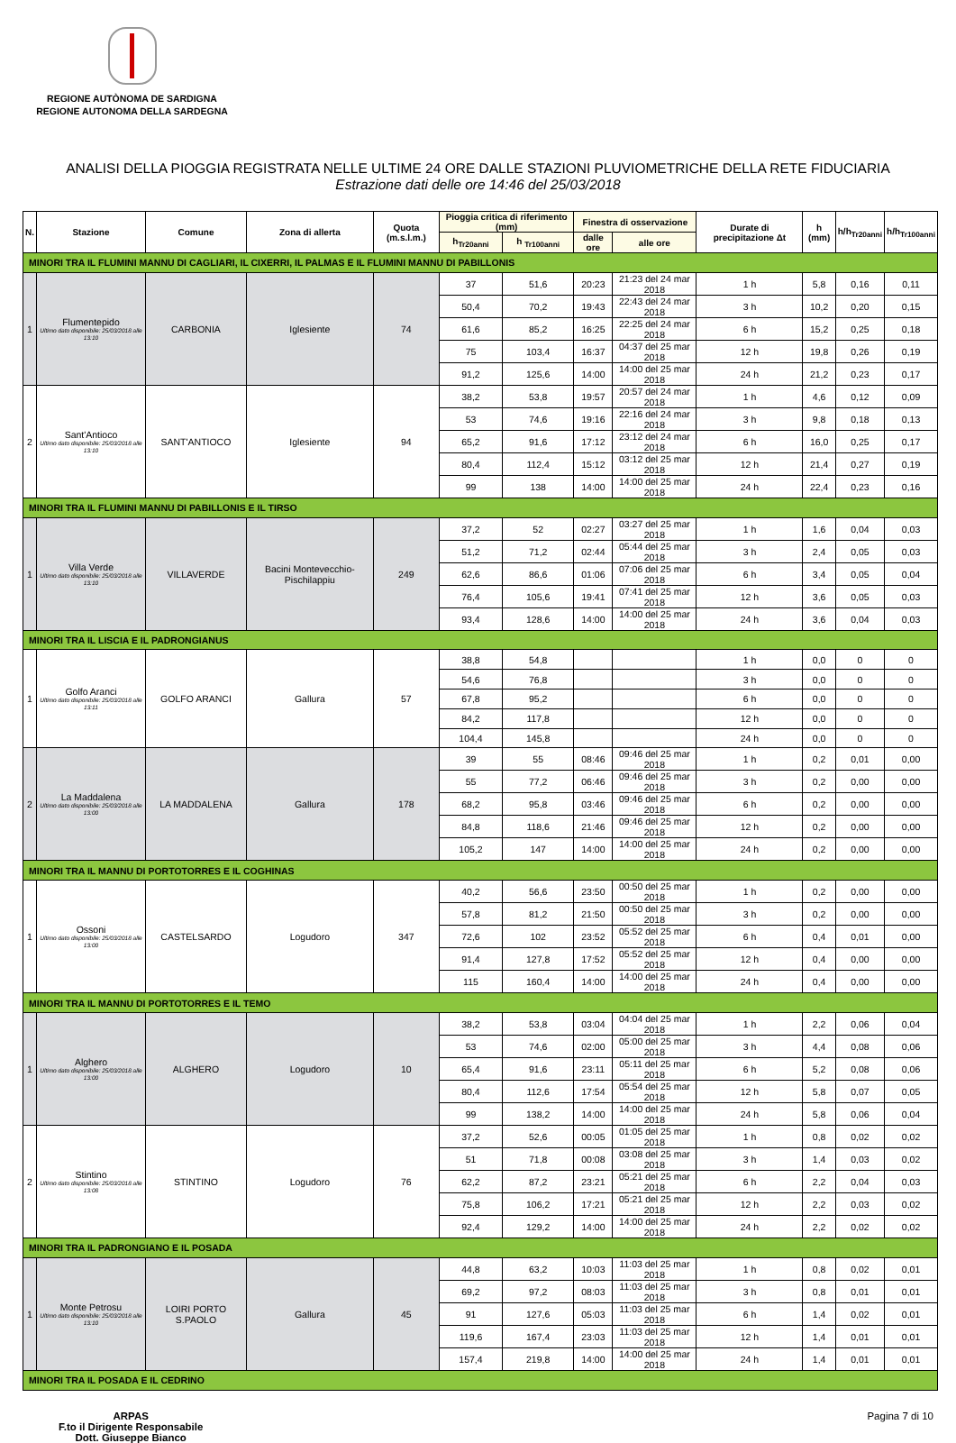REGIONE AUTÒNOMA DE SARDIGNA
REGIONE AUTONOMA DELLA SARDEGNA
ANALISI DELLA PIOGGIA REGISTRATA NELLE ULTIME 24 ORE DALLE STAZIONI PLUVIOMETRICHE DELLA RETE FIDUCIARIA
Estrazione dati delle ore 14:46 del 25/03/2018
| N. | Stazione | Comune | Zona di allerta | Quota (m.s.l.m.) | Pioggia critica di riferimento (mm) | | Finestra di osservazione | | Durate di precipitazione Δt | h (mm) | h/h<sub>Tr20anni</sub> | h/h<sub>Tr100anni</sub> |
| --- | --- | --- | --- | --- | --- | --- | --- | --- | --- | --- | --- | --- |
| | | | | | h<sub>Tr20anni</sub> | h <sub>Tr100anni</sub> | dalle ore | alle ore | | | | |
| MINORI TRA IL FLUMINI MANNU DI CAGLIARI, IL CIXERRI, IL PALMAS E IL FLUMINI MANNU DI PABILLONIS | | | | | | | | | | | | |
| 1 | Flumentepido Ultimo dato disponibile: 25/03/2018 alle 13:10 | CARBONIA | Iglesiente | 74 | 37 | 51,6 | 20:23 | 21:23 del 24 mar 2018 | 1 h | 5,8 | 0,16 | 0,11 |
| | | | | | 50,4 | 70,2 | 19:43 | 22:43 del 24 mar 2018 | 3 h | 10,2 | 0,20 | 0,15 |
| | | | | | 61,6 | 85,2 | 16:25 | 22:25 del 24 mar 2018 | 6 h | 15,2 | 0,25 | 0,18 |
| | | | | | 75 | 103,4 | 16:37 | 04:37 del 25 mar 2018 | 12 h | 19,8 | 0,26 | 0,19 |
| | | | | | 91,2 | 125,6 | 14:00 | 14:00 del 25 mar 2018 | 24 h | 21,2 | 0,23 | 0,17 |
| 2 | Sant'Antioco Ultimo dato disponibile: 25/03/2018 alle 13:10 | SANT'ANTIOCO | Iglesiente | 94 | 38,2 | 53,8 | 19:57 | 20:57 del 24 mar 2018 | 1 h | 4,6 | 0,12 | 0,09 |
| | | | | | 53 | 74,6 | 19:16 | 22:16 del 24 mar 2018 | 3 h | 9,8 | 0,18 | 0,13 |
| | | | | | 65,2 | 91,6 | 17:12 | 23:12 del 24 mar 2018 | 6 h | 16,0 | 0,25 | 0,17 |
| | | | | | 80,4 | 112,4 | 15:12 | 03:12 del 25 mar 2018 | 12 h | 21,4 | 0,27 | 0,19 |
| | | | | | 99 | 138 | 14:00 | 14:00 del 25 mar 2018 | 24 h | 22,4 | 0,23 | 0,16 |
| MINORI TRA IL FLUMINI MANNU DI PABILLONIS E IL TIRSO | | | | | | | | | | | | |
| 1 | Villa Verde Ultimo dato disponibile: 25/03/2018 alle 13:10 | VILLAVERDE | Bacini Montevecchio-Pischilappiu | 249 | 37,2 | 52 | 02:27 | 03:27 del 25 mar 2018 | 1 h | 1,6 | 0,04 | 0,03 |
| | | | | | 51,2 | 71,2 | 02:44 | 05:44 del 25 mar 2018 | 3 h | 2,4 | 0,05 | 0,03 |
| | | | | | 62,6 | 86,6 | 01:06 | 07:06 del 25 mar 2018 | 6 h | 3,4 | 0,05 | 0,04 |
| | | | | | 76,4 | 105,6 | 19:41 | 07:41 del 25 mar 2018 | 12 h | 3,6 | 0,05 | 0,03 |
| | | | | | 93,4 | 128,6 | 14:00 | 14:00 del 25 mar 2018 | 24 h | 3,6 | 0,04 | 0,03 |
| MINORI TRA IL LISCIA E IL PADRONGIANUS | | | | | | | | | | | | |
| 1 | Golfo Aranci Ultimo dato disponibile: 25/03/2018 alle 13:11 | GOLFO ARANCI | Gallura | 57 | 38,8 | 54,8 | | | 1 h | 0,0 | 0 | 0 |
| | | | | | 54,6 | 76,8 | | | 3 h | 0,0 | 0 | 0 |
| | | | | | 67,8 | 95,2 | | | 6 h | 0,0 | 0 | 0 |
| | | | | | 84,2 | 117,8 | | | 12 h | 0,0 | 0 | 0 |
| | | | | | 104,4 | 145,8 | | | 24 h | 0,0 | 0 | 0 |
| 2 | La Maddalena Ultimo dato disponibile: 25/03/2018 alle 13:00 | LA MADDALENA | Gallura | 178 | 39 | 55 | 08:46 | 09:46 del 25 mar 2018 | 1 h | 0,2 | 0,01 | 0,00 |
| | | | | | 55 | 77,2 | 06:46 | 09:46 del 25 mar 2018 | 3 h | 0,2 | 0,00 | 0,00 |
| | | | | | 68,2 | 95,8 | 03:46 | 09:46 del 25 mar 2018 | 6 h | 0,2 | 0,00 | 0,00 |
| | | | | | 84,8 | 118,6 | 21:46 | 09:46 del 25 mar 2018 | 12 h | 0,2 | 0,00 | 0,00 |
| | | | | | 105,2 | 147 | 14:00 | 14:00 del 25 mar 2018 | 24 h | 0,2 | 0,00 | 0,00 |
| MINORI TRA IL MANNU DI PORTOTORRES E IL COGHINAS | | | | | | | | | | | | |
| 1 | Ossoni Ultimo dato disponibile: 25/03/2018 alle 13:00 | CASTELSARDO | Logudoro | 347 | 40,2 | 56,6 | 23:50 | 00:50 del 25 mar 2018 | 1 h | 0,2 | 0,00 | 0,00 |
| | | | | | 57,8 | 81,2 | 21:50 | 00:50 del 25 mar 2018 | 3 h | 0,2 | 0,00 | 0,00 |
| | | | | | 72,6 | 102 | 23:52 | 05:52 del 25 mar 2018 | 6 h | 0,4 | 0,01 | 0,00 |
| | | | | | 91,4 | 127,8 | 17:52 | 05:52 del 25 mar 2018 | 12 h | 0,4 | 0,00 | 0,00 |
| | | | | | 115 | 160,4 | 14:00 | 14:00 del 25 mar 2018 | 24 h | 0,4 | 0,00 | 0,00 |
| MINORI TRA IL MANNU DI PORTOTORRES E IL TEMO | | | | | | | | | | | | |
| 1 | Alghero Ultimo dato disponibile: 25/03/2018 alle 13:00 | ALGHERO | Logudoro | 10 | 38,2 | 53,8 | 03:04 | 04:04 del 25 mar 2018 | 1 h | 2,2 | 0,06 | 0,04 |
| | | | | | 53 | 74,6 | 02:00 | 05:00 del 25 mar 2018 | 3 h | 4,4 | 0,08 | 0,06 |
| | | | | | 65,4 | 91,6 | 23:11 | 05:11 del 25 mar 2018 | 6 h | 5,2 | 0,08 | 0,06 |
| | | | | | 80,4 | 112,6 | 17:54 | 05:54 del 25 mar 2018 | 12 h | 5,8 | 0,07 | 0,05 |
| | | | | | 99 | 138,2 | 14:00 | 14:00 del 25 mar 2018 | 24 h | 5,8 | 0,06 | 0,04 |
| 2 | Stintino Ultimo dato disponibile: 25/03/2018 alle 13:08 | STINTINO | Logudoro | 76 | 37,2 | 52,6 | 00:05 | 01:05 del 25 mar 2018 | 1 h | 0,8 | 0,02 | 0,02 |
| | | | | | 51 | 71,8 | 00:08 | 03:08 del 25 mar 2018 | 3 h | 1,4 | 0,03 | 0,02 |
| | | | | | 62,2 | 87,2 | 23:21 | 05:21 del 25 mar 2018 | 6 h | 2,2 | 0,04 | 0,03 |
| | | | | | 75,8 | 106,2 | 17:21 | 05:21 del 25 mar 2018 | 12 h | 2,2 | 0,03 | 0,02 |
| | | | | | 92,4 | 129,2 | 14:00 | 14:00 del 25 mar 2018 | 24 h | 2,2 | 0,02 | 0,02 |
| MINORI TRA IL PADRONGIANO E IL POSADA | | | | | | | | | | | | |
| 1 | Monte Petrosu Ultimo dato disponibile: 25/03/2018 alle 13:10 | LOIRI PORTO S.PAOLO | Gallura | 45 | 44,8 | 63,2 | 10:03 | 11:03 del 25 mar 2018 | 1 h | 0,8 | 0,02 | 0,01 |
| | | | | | 69,2 | 97,2 | 08:03 | 11:03 del 25 mar 2018 | 3 h | 0,8 | 0,01 | 0,01 |
| | | | | | 91 | 127,6 | 05:03 | 11:03 del 25 mar 2018 | 6 h | 1,4 | 0,02 | 0,01 |
| | | | | | 119,6 | 167,4 | 23:03 | 11:03 del 25 mar 2018 | 12 h | 1,4 | 0,01 | 0,01 |
| | | | | | 157,4 | 219,8 | 14:00 | 14:00 del 25 mar 2018 | 24 h | 1,4 | 0,01 | 0,01 |
| MINORI TRA IL POSADA E IL CEDRINO | | | | | | | | | | | | |
ARPAS
F.to il Dirigente Responsabile
Dott. Giuseppe Bianco
Pagina 7 di 10